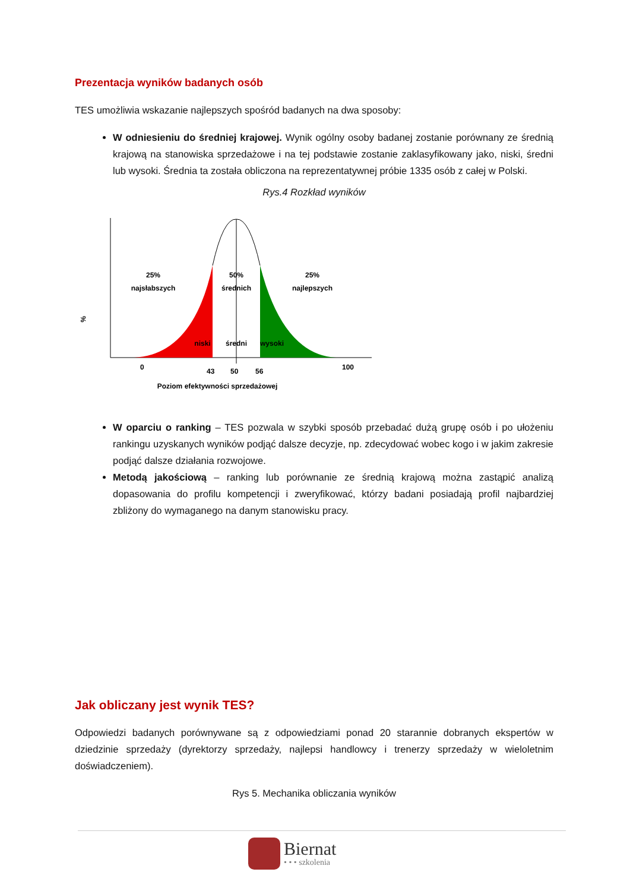Prezentacja wyników badanych osób
TES umożliwia wskazanie najlepszych spośród badanych na dwa sposoby:
W odniesieniu do średniej krajowej. Wynik ogólny osoby badanej zostanie porównany ze średnią krajową na stanowiska sprzedażowe i na tej podstawie zostanie zaklasyfikowany jako, niski, średni lub wysoki. Średnia ta została obliczona na reprezentatywnej próbie 1335 osób z całej w Polski.
Rys.4 Rozkład wyników
%
25%
najsłabszych
50%
średnich
25%
najlepszych
niski
średni
wysoki
0
43
50
56
100
Poziom efektywności sprzedażowej
W oparciu o ranking – TES pozwala w szybki sposób przebadać dużą grupę osób i po ułożeniu rankingu uzyskanych wyników podjąć dalsze decyzje, np. zdecydować wobec kogo i w jakim zakresie podjąć dalsze działania rozwojowe.
Metodą jakościową – ranking lub porównanie ze średnią krajową można zastąpić analizą dopasowania do profilu kompetencji i zweryfikować, którzy badani posiadają profil najbardziej zbliżony do wymaganego na danym stanowisku pracy.
Jak obliczany jest wynik TES?
Odpowiedzi badanych porównywane są z odpowiedziami ponad 20 starannie dobranych ekspertów w dziedzinie sprzedaży (dyrektorzy sprzedaży, najlepsi handlowcy i trenerzy sprzedaży w wieloletnim doświadczeniem).
Rys 5. Mechanika obliczania wyników
Biernat
• • • szkolenia